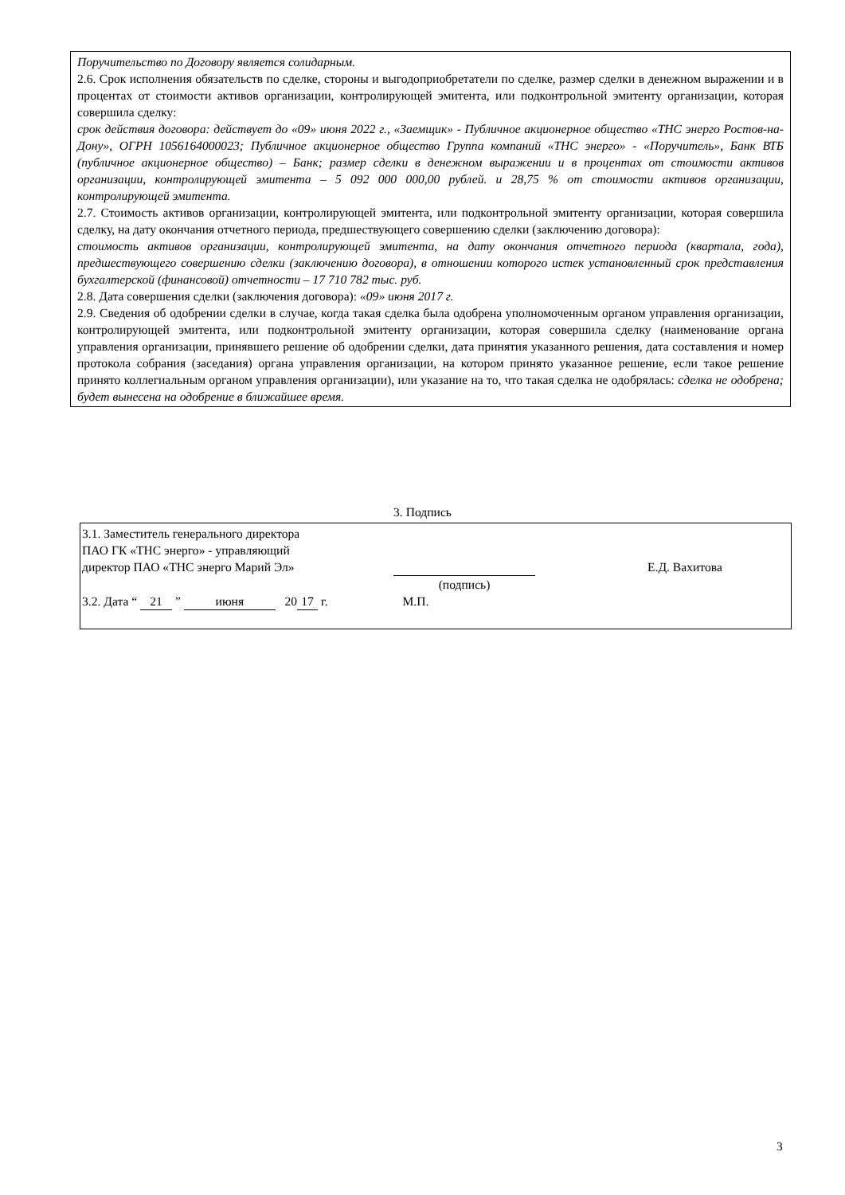Поручительство по Договору является солидарным.
2.6. Срок исполнения обязательств по сделке, стороны и выгодоприобретатели по сделке, размер сделки в денежном выражении и в процентах от стоимости активов организации, контролирующей эмитента, или подконтрольной эмитенту организации, которая совершила сделку:
срок действия договора: действует до «09» июня 2022 г., «Заемщик» - Публичное акционерное общество «ТНС энерго Ростов-на-Дону», ОГРН 1056164000023; Публичное акционерное общество Группа компаний «ТНС энерго» - «Поручитель», Банк ВТБ (публичное акционерное общество) – Банк; размер сделки в денежном выражении и в процентах от стоимости активов организации, контролирующей эмитента – 5 092 000 000,00 рублей. и 28,75 % от стоимости активов организации, контролирующей эмитента.
2.7. Стоимость активов организации, контролирующей эмитента, или подконтрольной эмитенту организации, которая совершила сделку, на дату окончания отчетного периода, предшествующего совершению сделки (заключению договора):
стоимость активов организации, контролирующей эмитента, на дату окончания отчетного периода (квартала, года), предшествующего совершению сделки (заключению договора), в отношении которого истек установленный срок представления бухгалтерской (финансовой) отчетности – 17 710 782 тыс. руб.
2.8. Дата совершения сделки (заключения договора): «09» июня 2017 г.
2.9. Сведения об одобрении сделки в случае, когда такая сделка была одобрена уполномоченным органом управления организации, контролирующей эмитента, или подконтрольной эмитенту организации, которая совершила сделку (наименование органа управления организации, принявшего решение об одобрении сделки, дата принятия указанного решения, дата составления и номер протокола собрания (заседания) органа управления организации, на котором принято указанное решение, если такое решение принято коллегиальным органом управления организации), или указание на то, что такая сделка не одобрялась: сделка не одобрена; будет вынесена на одобрение в ближайшее время.
3. Подпись
3.1. Заместитель генерального директора
ПАО ГК «ТНС энерго» - управляющий
директор ПАО «ТНС энерго Марий Эл»
(подпись) Е.Д. Вахитова
3.2. Дата “ 21 ” июня 20 17 г. М.П.
3